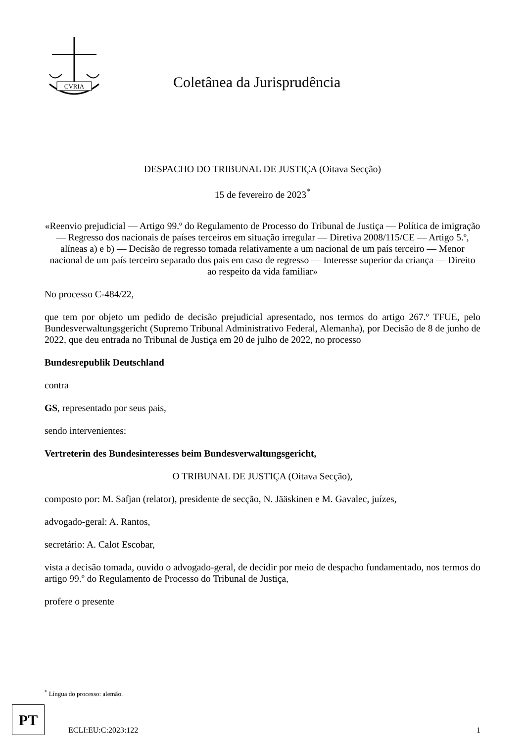CVRIA
Coletânea da Jurisprudência
DESPACHO DO TRIBUNAL DE JUSTIÇA (Oitava Secção)
15 de fevereiro de 2023<sup>*</sup>
«Reenvio prejudicial — Artigo 99.º do Regulamento de Processo do Tribunal de Justiça — Política de imigração — Regresso dos nacionais de países terceiros em situação irregular — Diretiva 2008/115/CE — Artigo 5.º, alíneas a) e b) — Decisão de regresso tomada relativamente a um nacional de um país terceiro — Menor nacional de um país terceiro separado dos pais em caso de regresso — Interesse superior da criança — Direito ao respeito da vida familiar»
No processo C-484/22,
que tem por objeto um pedido de decisão prejudicial apresentado, nos termos do artigo 267.º TFUE, pelo Bundesverwaltungsgericht (Supremo Tribunal Administrativo Federal, Alemanha), por Decisão de 8 de junho de 2022, que deu entrada no Tribunal de Justiça em 20 de julho de 2022, no processo
Bundesrepublik Deutschland
contra
GS, representado por seus pais,
sendo intervenientes:
Vertreterin des Bundesinteresses beim Bundesverwaltungsgericht,
O TRIBUNAL DE JUSTIÇA (Oitava Secção),
composto por: M. Safjan (relator), presidente de secção, N. Jääskinen e M. Gavalec, juízes,
advogado-geral: A. Rantos,
secretário: A. Calot Escobar,
vista a decisão tomada, ouvido o advogado-geral, de decidir por meio de despacho fundamentado, nos termos do artigo 99.º do Regulamento de Processo do Tribunal de Justiça,
profere o presente
<sup>*</sup> Língua do processo: alemão.
PT
ECLI:EU:C:2023:122 1